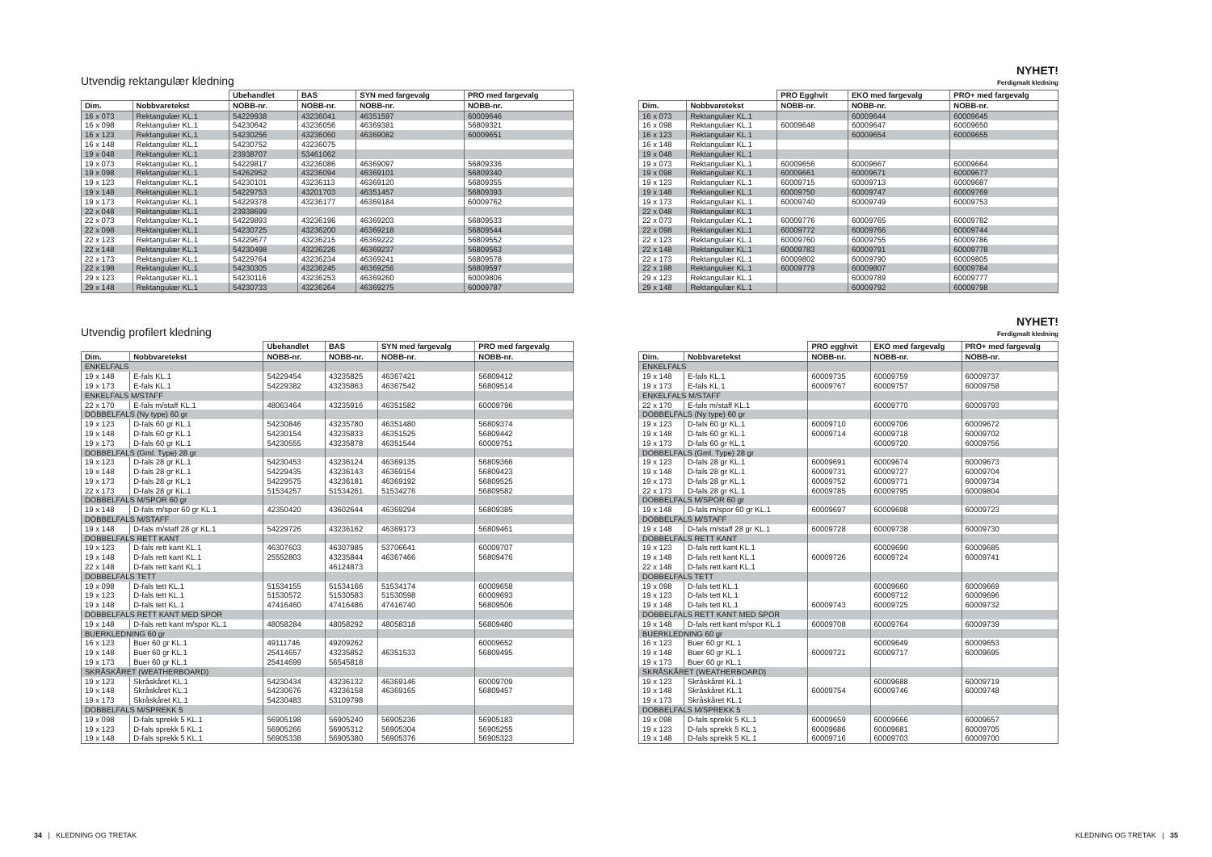Utvendig rektangulær kledning
| | | Ubehandlet | BAS | SYN med fargevalg | PRO med fargevalg |
| --- | --- | --- | --- | --- | --- |
| Dim. | Nobbvaretekst | NOBB-nr. | NOBB-nr. | NOBB-nr. | NOBB-nr. |
| 16 x 073 | Rektangulær KL.1 | 54229938 | 43236041 | 46351597 | 60009646 |
| 16 x 098 | Rektangulær KL.1 | 54230642 | 43236056 | 46369381 | 56809321 |
| 16 x 123 | Rektangulær KL.1 | 54230256 | 43236060 | 46369082 | 60009651 |
| 16 x 148 | Rektangulær KL.1 | 54230752 | 43236075 | | |
| 19 x 048 | Rektangulær KL.1 | 23938707 | 53461062 | | |
| 19 x 073 | Rektangulær KL.1 | 54229817 | 43236086 | 46369097 | 56809336 |
| 19 x 098 | Rektangulær KL.1 | 54262952 | 43236094 | 46369101 | 56809340 |
| 19 x 123 | Rektangulær KL.1 | 54230101 | 43236113 | 46369120 | 56809355 |
| 19 x 148 | Rektangulær KL.1 | 54229753 | 43201703 | 46351457 | 56809393 |
| 19 x 173 | Rektangulær KL.1 | 54229378 | 43236177 | 46369184 | 60009762 |
| 22 x 048 | Rektangulær KL.1 | 23938699 | | | |
| 22 x 073 | Rektangulær KL.1 | 54229893 | 43236196 | 46369203 | 56809533 |
| 22 x 098 | Rektangulær KL.1 | 54230725 | 43236200 | 46369218 | 56809544 |
| 22 x 123 | Rektangulær KL.1 | 54229677 | 43236215 | 46369222 | 56809552 |
| 22 x 148 | Rektangulær KL.1 | 54230498 | 43236226 | 46369237 | 56809563 |
| 22 x 173 | Rektangulær KL.1 | 54229764 | 43236234 | 46369241 | 56809578 |
| 22 x 198 | Rektangulær KL.1 | 54230305 | 43236245 | 46369256 | 56809597 |
| 29 x 123 | Rektangulær KL.1 | 54230116 | 43236253 | 46369260 | 60009806 |
| 29 x 148 | Rektangulær KL.1 | 54230733 | 43236264 | 46369275 | 60009787 |
Utvendig profilert kledning
| | | Ubehandlet | BAS | SYN med fargevalg | PRO med fargevalg |
| --- | --- | --- | --- | --- | --- |
| Dim. | Nobbvaretekst | NOBB-nr. | NOBB-nr. | NOBB-nr. | NOBB-nr. |
| ENKELFALS | | | | | |
| 19 x 148 | E-fals KL.1 | 54229454 | 43235825 | 46367421 | 56809412 |
| 19 x 173 | E-fals KL.1 | 54229382 | 43235863 | 46367542 | 56809514 |
| ENKELFALS M/STAFF | | | | | |
| 22 x 170 | E-fals m/staff KL.1 | 48063464 | 43235916 | 46351582 | 60009796 |
| DOBBELFALS (Ny type) 60 gr | | | | | |
| 19 x 123 | D-fals 60 gr KL.1 | 54230846 | 43235780 | 46351480 | 56809374 |
| 19 x 148 | D-fals 60 gr KL.1 | 54230154 | 43235833 | 46351525 | 56809442 |
| 19 x 173 | D-fals 60 gr KL.1 | 54230555 | 43235878 | 46351544 | 60009751 |
| DOBBELFALS (Gml. Type) 28 gr | | | | | |
| 19 x 123 | D-fals 28 gr KL.1 | 54230453 | 43236124 | 46369135 | 56809366 |
| 19 x 148 | D-fals 28 gr KL.1 | 54229435 | 43236143 | 46369154 | 56809423 |
| 19 x 173 | D-fals 28 gr KL.1 | 54229575 | 43236181 | 46369192 | 56809525 |
| 22 x 173 | D-fals 28 gr KL.1 | 51534257 | 51534261 | 51534276 | 56809582 |
| DOBBELFALS M/SPOR 60 gr | | | | | |
| 19 x 148 | D-fals m/spor 60 gr KL.1 | 42350420 | 43602644 | 46369294 | 56809385 |
| DOBBELFALS M/STAFF | | | | | |
| 19 x 148 | D-fals m/staff 28 gr KL.1 | 54229726 | 43236162 | 46369173 | 56809461 |
| DOBBELFALS RETT KANT | | | | | |
| 19 x 123 | D-fals rett kant KL.1 | 46307603 | 46307985 | 53706641 | 60009707 |
| 19 x 148 | D-fals rett kant KL.1 | 25552803 | 43235844 | 46367466 | 56809476 |
| 22 x 148 | D-fals rett kant KL.1 | | 46124873 | | |
| DOBBELFALS TETT | | | | | |
| 19 x 098 | D-fals tett KL.1 | 51534155 | 51534166 | 51534174 | 60009658 |
| 19 x 123 | D-fals tett KL.1 | 51530572 | 51530583 | 51530598 | 60009693 |
| 19 x 148 | D-fals tett KL.1 | 47416460 | 47416486 | 47416740 | 56809506 |
| DOBBELFALS RETT KANT MED SPOR | | | | | |
| 19 x 148 | D-fals rett kant m/spor KL.1 | 48058284 | 48058292 | 48058318 | 56809480 |
| BUERKLEDNING 60 gr | | | | | |
| 16 x 123 | Buer 60 gr KL.1 | 49111746 | 49209262 | | 60009652 |
| 19 x 148 | Buer 60 gr KL.1 | 25414657 | 43235852 | 46351533 | 56809495 |
| 19 x 173 | Buer 60 gr KL.1 | 25414699 | 56545818 | | |
| SKRÅSKÅRET (WEATHERBOARD) | | | | | |
| 19 x 123 | Skråskåret KL.1 | 54230434 | 43236132 | 46369146 | 60009709 |
| 19 x 148 | Skråskåret KL.1 | 54230676 | 43236158 | 46369165 | 56809457 |
| 19 x 173 | Skråskåret KL.1 | 54230483 | 53109798 | | |
| DOBBELFALS M/SPREKK 5 | | | | | |
| 19 x 098 | D-fals sprekk 5 KL.1 | 56905198 | 56905240 | 56905236 | 56905183 |
| 19 x 123 | D-fals sprekk 5 KL.1 | 56905266 | 56905312 | 56905304 | 56905255 |
| 19 x 148 | D-fals sprekk 5 KL.1 | 56905338 | 56905380 | 56905376 | 56905323 |
NYHET!
Ferdigmalt kledning
| | | PRO Egghvit | EKO med fargevalg | PRO+ med fargevalg |
| --- | --- | --- | --- | --- |
| Dim. | Nobbvaretekst | NOBB-nr. | NOBB-nr. | NOBB-nr. |
| 16 x 073 | Rektangulær KL.1 | | 60009644 | 60009645 |
| 16 x 098 | Rektangulær KL.1 | 60009648 | 60009647 | 60009650 |
| 16 x 123 | Rektangulær KL.1 | | 60009654 | 60009655 |
| 16 x 148 | Rektangulær KL.1 | | | |
| 19 x 048 | Rektangulær KL.1 | | | |
| 19 x 073 | Rektangulær KL.1 | 60009656 | 60009667 | 60009664 |
| 19 x 098 | Rektangulær KL.1 | 60009661 | 60009671 | 60009677 |
| 19 x 123 | Rektangulær KL.1 | 60009715 | 60009713 | 60009687 |
| 19 x 148 | Rektangulær KL.1 | 60009750 | 60009747 | 60009769 |
| 19 x 173 | Rektangulær KL.1 | 60009740 | 60009749 | 60009753 |
| 22 x 048 | Rektangulær KL.1 | | | |
| 22 x 073 | Rektangulær KL.1 | 60009776 | 60009765 | 60009782 |
| 22 x 098 | Rektangulær KL.1 | 60009772 | 60009766 | 60009744 |
| 22 x 123 | Rektangulær KL.1 | 60009760 | 60009755 | 60009786 |
| 22 x 148 | Rektangulær KL.1 | 60009783 | 60009791 | 60009778 |
| 22 x 173 | Rektangulær KL.1 | 60009802 | 60009790 | 60009805 |
| 22 x 198 | Rektangulær KL.1 | 60009779 | 60009807 | 60009784 |
| 29 x 123 | Rektangulær KL.1 | | 60009789 | 60009777 |
| 29 x 148 | Rektangulær KL.1 | | 60009792 | 60009798 |
NYHET!
Ferdigmalt kledning
| | | PRO egghvit | EKO med fargevalg | PRO+ med fargevalg |
| --- | --- | --- | --- | --- |
| Dim. | Nobbvaretekst | NOBB-nr. | NOBB-nr. | NOBB-nr. |
| ENKELFALS | | | | |
| 19 x 148 | E-fals KL.1 | 60009735 | 60009759 | 60009737 |
| 19 x 173 | E-fals KL.1 | 60009767 | 60009757 | 60009758 |
| ENKELFALS M/STAFF | | | | |
| 22 x 170 | E-fals m/staff KL.1 | | 60009770 | 60009793 |
| DOBBELFALS (Ny type) 60 gr | | | | |
| 19 x 123 | D-fals 60 gr KL.1 | 60009710 | 60009706 | 60009672 |
| 19 x 148 | D-fals 60 gr KL.1 | 60009714 | 60009718 | 60009702 |
| 19 x 173 | D-fals 60 gr KL.1 | | 60009720 | 60009756 |
| DOBBELFALS (Gml. Type) 28 gr | | | | |
| 19 x 123 | D-fals 28 gr KL.1 | 60009691 | 60009674 | 60009673 |
| 19 x 148 | D-fals 28 gr KL.1 | 60009731 | 60009727 | 60009704 |
| 19 x 173 | D-fals 28 gr KL.1 | 60009752 | 60009771 | 60009734 |
| 22 x 173 | D-fals 28 gr KL.1 | 60009785 | 60009795 | 60009804 |
| DOBBELFALS M/SPOR 60 gr | | | | |
| 19 x 148 | D-fals m/spor 60 gr KL.1 | 60009697 | 60009698 | 60009723 |
| DOBBELFALS M/STAFF | | | | |
| 19 x 148 | D-fals m/staff 28 gr KL.1 | 60009728 | 60009738 | 60009730 |
| DOBBELFALS RETT KANT | | | | |
| 19 x 123 | D-fals rett kant KL.1 | | 60009690 | 60009685 |
| 19 x 148 | D-fals rett kant KL.1 | 60009726 | 60009724 | 60009741 |
| 22 x 148 | D-fals rett kant KL.1 | | | |
| DOBBELFALS TETT | | | | |
| 19 x 098 | D-fals tett KL.1 | | 60009660 | 60009669 |
| 19 x 123 | D-fals tett KL.1 | | 60009712 | 60009696 |
| 19 x 148 | D-fals tett KL.1 | 60009743 | 60009725 | 60009732 |
| DOBBELFALS RETT KANT MED SPOR | | | | |
| 19 x 148 | D-fals rett kant m/spor KL.1 | 60009708 | 60009764 | 60009739 |
| BUERKLEDNING 60 gr | | | | |
| 16 x 123 | Buer 60 gr KL.1 | | 60009649 | 60009653 |
| 19 x 148 | Buer 60 gr KL.1 | 60009721 | 60009717 | 60009695 |
| 19 x 173 | Buer 60 gr KL.1 | | | |
| SKRÅSKÅRET (WEATHERBOARD) | | | | |
| 19 x 123 | Skråskåret KL.1 | | 60009688 | 60009719 |
| 19 x 148 | Skråskåret KL.1 | 60009754 | 60009746 | 60009748 |
| 19 x 173 | Skråskåret KL.1 | | | |
| DOBBELFALS M/SPREKK 5 | | | | |
| 19 x 098 | D-fals sprekk 5 KL.1 | 60009659 | 60009666 | 60009657 |
| 19 x 123 | D-fals sprekk 5 KL.1 | 60009686 | 60009681 | 60009705 |
| 19 x 148 | D-fals sprekk 5 KL.1 | 60009716 | 60009703 | 60009700 |
34 | KLEDNING OG TRETAK KLEDNING OG TRETAK | 35